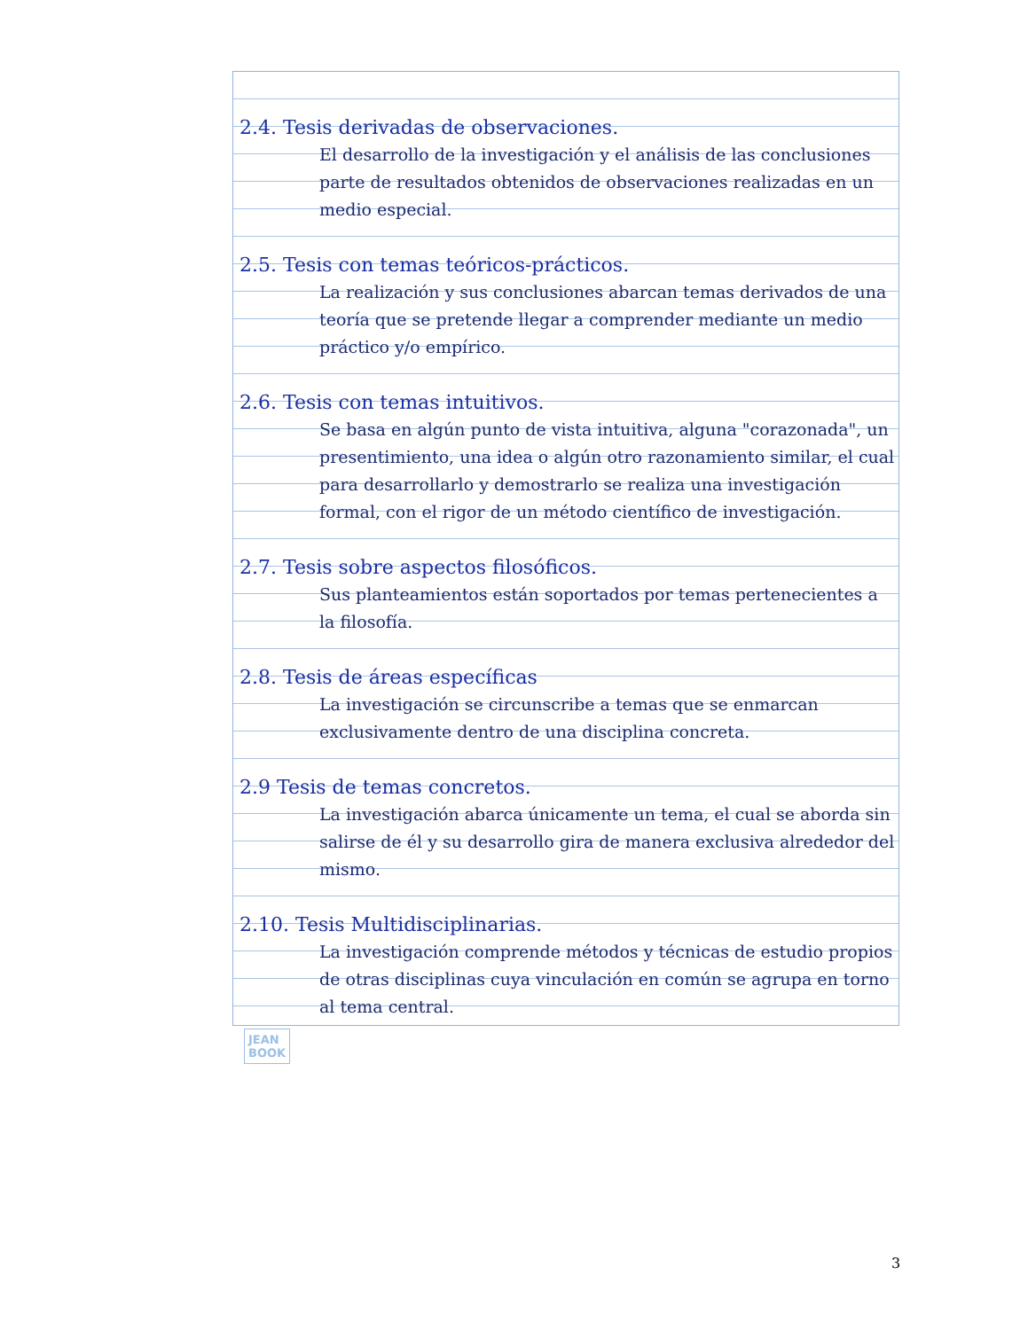2.4. Tesis derivadas de observaciones.
El desarrollo de la investigación y el análisis de las conclusiones parte de resultados obtenidos de observaciones realizadas en un medio especial.
2.5. Tesis con temas teóricos-prácticos.
La realización y sus conclusiones abarcan temas derivados de una teoría que se pretende llegar a comprender mediante un medio práctico y/o empírico.
2.6. Tesis con temas intuitivos.
Se basa en algún punto de vista intuitiva, alguna "corazonada", un presentimiento, una idea o algún otro razonamiento similar, el cual para desarrollarlo y demostrarlo se realiza una investigación formal, con el rigor de un método científico de investigación.
2.7. Tesis sobre aspectos filosóficos.
Sus planteamientos están soportados por temas pertenecientes a la filosofía.
2.8. Tesis de áreas específicas
La investigación se circunscribe a temas que se enmarcan exclusivamente dentro de una disciplina concreta.
2.9 Tesis de temas concretos.
La investigación abarca únicamente un tema, el cual se aborda sin salirse de él y su desarrollo gira de manera exclusiva alrededor del mismo.
2.10. Tesis Multidisciplinarias.
La investigación comprende métodos y técnicas de estudio propios de otras disciplinas cuya vinculación en común se agrupa en torno al tema central.
JEAN
BOOK
3